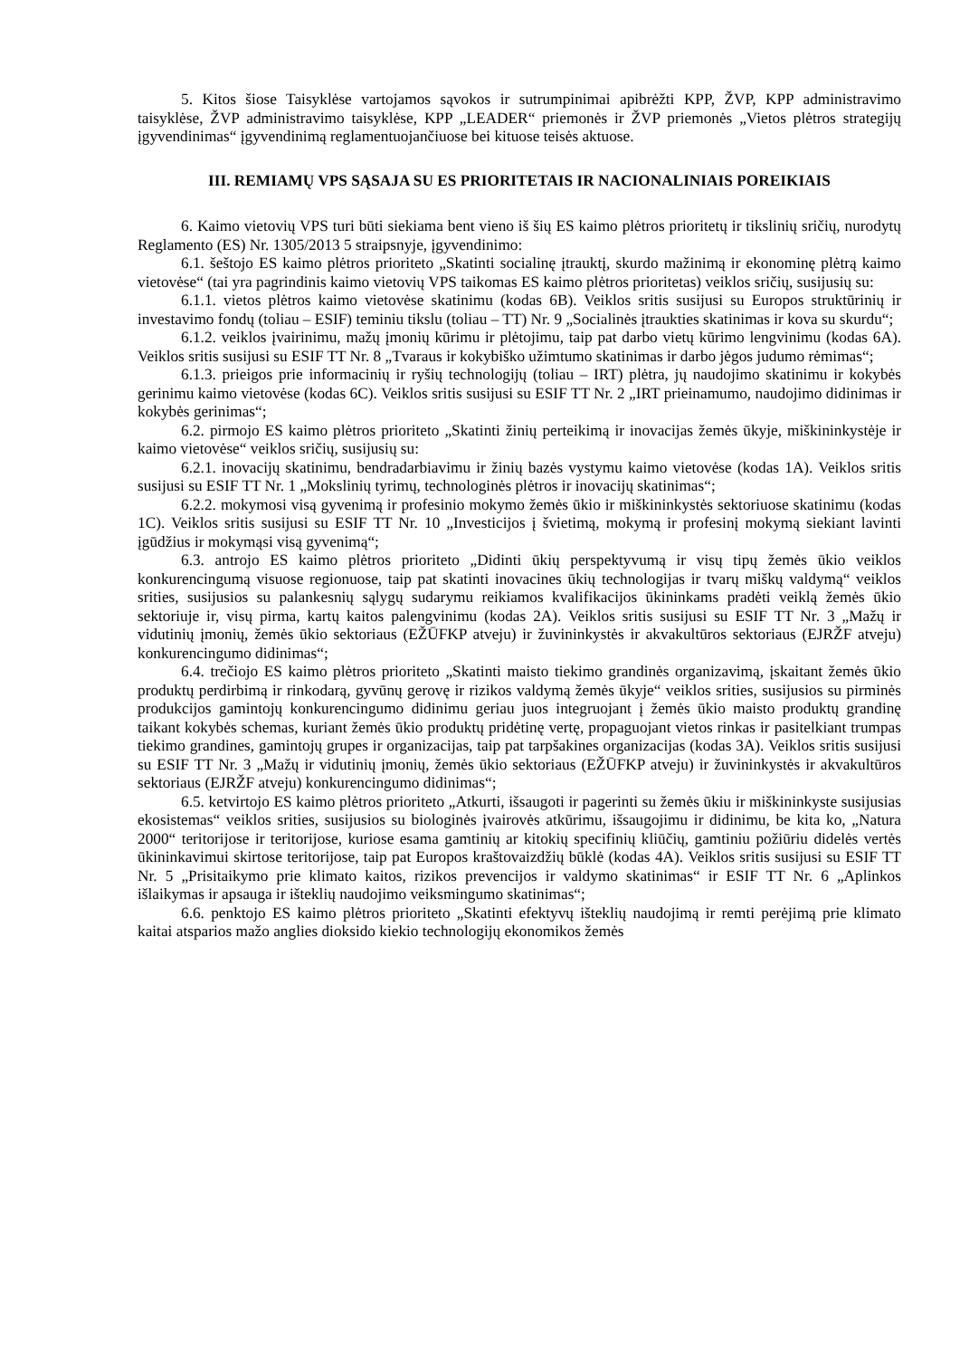5. Kitos šiose Taisyklėse vartojamos sąvokos ir sutrumpinimai apibrėžti KPP, ŽVP, KPP administravimo taisyklėse, ŽVP administravimo taisyklėse, KPP „LEADER“ priemonės ir ŽVP priemonės „Vietos plėtros strategijų įgyvendinimas“ įgyvendinimą reglamentuojančiuose bei kituose teisės aktuose.
III. REMIAMŲ VPS SĄSAJA SU ES PRIORITETAIS IR NACIONALINIAIS POREIKIAIS
6. Kaimo vietovių VPS turi būti siekiama bent vieno iš šių ES kaimo plėtros prioritetų ir tikslinių sričių, nurodytų Reglamento (ES) Nr. 1305/2013 5 straipsnyje, įgyvendinimo:
6.1. šeštojo ES kaimo plėtros prioriteto „Skatinti socialinę įtrauktį, skurdo mažinimą ir ekonominę plėtrą kaimo vietovėse“ (tai yra pagrindinis kaimo vietovių VPS taikomas ES kaimo plėtros prioritetas) veiklos sričių, susijusių su:
6.1.1. vietos plėtros kaimo vietovėse skatinimu (kodas 6B). Veiklos sritis susijusi su Europos struktūrinių ir investavimo fondų (toliau – ESIF) teminiu tikslu (toliau – TT) Nr. 9 „Socialinės įtraukties skatinimas ir kova su skurdu“;
6.1.2. veiklos įvairinimu, mažų įmonių kūrimu ir plėtojimu, taip pat darbo vietų kūrimo lengvinimu (kodas 6A). Veiklos sritis susijusi su ESIF TT Nr. 8 „Tvaraus ir kokybiško užimtumo skatinimas ir darbo jėgos judumo rėmimas“;
6.1.3. prieigos prie informacinių ir ryšių technologijų (toliau – IRT) plėtra, jų naudojimo skatinimu ir kokybės gerinimu kaimo vietovėse (kodas 6C). Veiklos sritis susijusi su ESIF TT Nr. 2 „IRT prieinamumo, naudojimo didinimas ir kokybės gerinimas“;
6.2. pirmojo ES kaimo plėtros prioriteto „Skatinti žinių perteikimą ir inovacijas žemės ūkyje, miškininkystėje ir kaimo vietovėse“ veiklos sričių, susijusių su:
6.2.1. inovacijų skatinimu, bendradarbiavimu ir žinių bazės vystymu kaimo vietovėse (kodas 1A). Veiklos sritis susijusi su ESIF TT Nr. 1 „Mokslinių tyrimų, technologinės plėtros ir inovacijų skatinimas“;
6.2.2. mokymosi visą gyvenimą ir profesinio mokymo žemės ūkio ir miškininkystės sektoriuose skatinimu (kodas 1C). Veiklos sritis susijusi su ESIF TT Nr. 10 „Investicijos į švietimą, mokymą ir profesinį mokymą siekiant lavinti įgūdžius ir mokymąsi visą gyvenimą“;
6.3. antrojo ES kaimo plėtros prioriteto „Didinti ūkių perspektyvumą ir visų tipų žemės ūkio veiklos konkurencingumą visuose regionuose, taip pat skatinti inovacines ūkių technologijas ir tvarų miškų valdymą“ veiklos srities, susijusios su palankesnių sąlygų sudarymu reikiamos kvalifikacijos ūkininkams pradėti veiklą žemės ūkio sektoriuje ir, visų pirma, kartų kaitos palengvinimu (kodas 2A). Veiklos sritis susijusi su ESIF TT Nr. 3 „Mažų ir vidutinių įmonių, žemės ūkio sektoriaus (EŽŪFKP atveju) ir žuvininkystės ir akvakultūros sektoriaus (EJRŽF atveju) konkurencingumo didinimas“;
6.4. trečiojo ES kaimo plėtros prioriteto „Skatinti maisto tiekimo grandinės organizavimą, įskaitant žemės ūkio produktų perdirbimą ir rinkodarą, gyvūnų gerovę ir rizikos valdymą žemės ūkyje“ veiklos srities, susijusios su pirminės produkcijos gamintojų konkurencingumo didinimu geriau juos integruojant į žemės ūkio maisto produktų grandinę taikant kokybės schemas, kuriant žemės ūkio produktų pridėtinę vertę, propaguojant vietos rinkas ir pasitelkiant trumpas tiekimo grandines, gamintojų grupes ir organizacijas, taip pat tarpšakines organizacijas (kodas 3A). Veiklos sritis susijusi su ESIF TT Nr. 3 „Mažų ir vidutinių įmonių, žemės ūkio sektoriaus (EŽŪFKP atveju) ir žuvininkystės ir akvakultūros sektoriaus (EJRŽF atveju) konkurencingumo didinimas“;
6.5. ketvirtojo ES kaimo plėtros prioriteto „Atkurti, išsaugoti ir pagerinti su žemės ūkiu ir miškininkyste susijusias ekosistemas“ veiklos srities, susijusios su biologinės įvairovės atkūrimu, išsaugojimu ir didinimu, be kita ko, „Natura 2000“ teritorijose ir teritorijose, kuriose esama gamtinių ar kitokių specifinių kliūčių, gamtiniu požiūriu didelės vertės ūkininkavimui skirtose teritorijose, taip pat Europos kraštovaizdžių būklė (kodas 4A). Veiklos sritis susijusi su ESIF TT Nr. 5 „Prisitaikymo prie klimato kaitos, rizikos prevencijos ir valdymo skatinimas“ ir ESIF TT Nr. 6 „Aplinkos išlaikymas ir apsauga ir išteklių naudojimo veiksmingumo skatinimas“;
6.6. penktojo ES kaimo plėtros prioriteto „Skatinti efektyvų išteklių naudojimą ir remti perėjimą prie klimato kaitai atsparios mažo anglies dioksido kiekio technologijų ekonomikos žemės